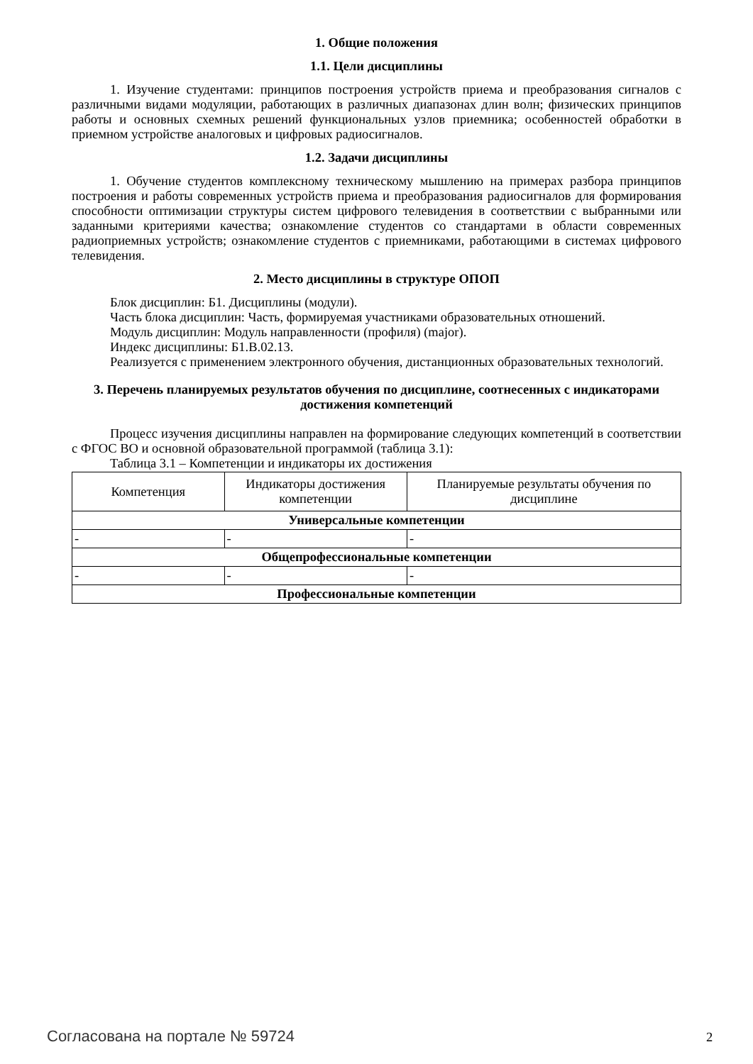1. Общие положения
1.1. Цели дисциплины
1. Изучение студентами: принципов построения устройств приема и преобразования сигналов с различными видами модуляции, работающих в различных диапазонах длин волн; физических принципов работы и основных схемных решений функциональных узлов приемника; особенностей обработки в приемном устройстве аналоговых и цифровых радиосигналов.
1.2. Задачи дисциплины
1. Обучение студентов комплексному техническому мышлению на примерах разбора принципов построения и работы современных устройств приема и преобразования радиосигналов для формирования способности оптимизации структуры систем цифрового телевидения в соответствии с выбранными или заданными критериями качества; ознакомление студентов со стандартами в области современных радиоприемных устройств; ознакомление студентов с приемниками, работающими в системах цифрового телевидения.
2. Место дисциплины в структуре ОПОП
Блок дисциплин: Б1. Дисциплины (модули).
Часть блока дисциплин: Часть, формируемая участниками образовательных отношений.
Модуль дисциплин: Модуль направленности (профиля) (major).
Индекс дисциплины: Б1.В.02.13.
Реализуется с применением электронного обучения, дистанционных образовательных технологий.
3. Перечень планируемых результатов обучения по дисциплине, соотнесенных с индикаторами достижения компетенций
Процесс изучения дисциплины направлен на формирование следующих компетенций в соответствии с ФГОС ВО и основной образовательной программой (таблица 3.1):
Таблица 3.1 – Компетенции и индикаторы их достижения
| Компетенция | Индикаторы достижения компетенции | Планируемые результаты обучения по дисциплине |
| Универсальные компетенции | | |
| - | - | - |
| Общепрофессиональные компетенции | | |
| - | - | - |
| Профессиональные компетенции | | |
Согласована на портале № 59724 2